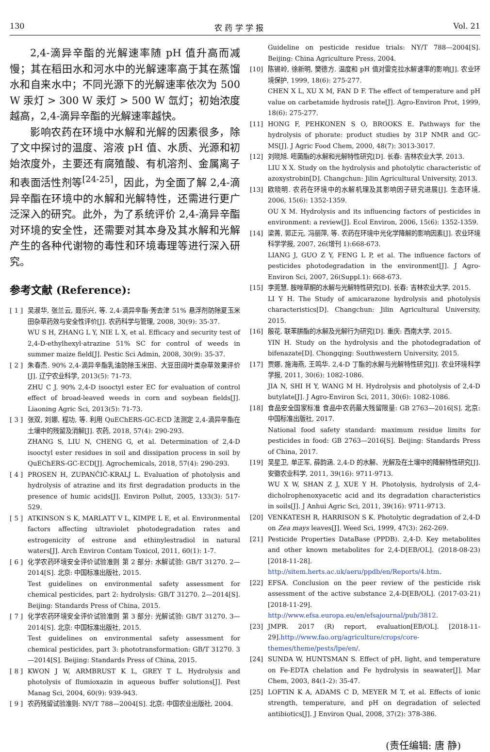130 农 药 学 学 报 Vol. 21
2,4-滴异辛酯的光解速率随 pH 值升高而减慢；其在稻田水和河水中的光解速率高于其在蒸馏水和自来水中；不同光源下的光解速率依次为 500 W 汞灯 > 300 W 汞灯 > 500 W 氙灯；初始浓度越高，2,4-滴异辛酯的光解速率越快。
影响农药在环境中水解和光解的因素很多，除了文中探讨的温度、溶液 pH 值、水质、光源和初始浓度外，主要还有腐殖酸、有机溶剂、金属离子和表面活性剂等<sup>[24-25]</sup>，因此，为全面了解 2,4-滴异辛酯在环境中的水解和光解特性，还需进行更广泛深入的研究。此外，为了系统评价 2,4-滴异辛酯对环境的安全性，还需要对其本身及其水解和光解产生的各种代谢物的毒性和环境毒理等进行深入研究。
参考文献 (Reference):
[ 1 ] 吴淑华, 张兰云, 聂乐兴, 等. 2,4-滴异辛酯·莠去津 51% 悬浮剂防除夏玉米田杂草药效与安全性评价[J]. 农药科学与管理, 2008, 30(9): 35-37.
WU S H, ZHANG L Y, NIE L X, et al. Efficacy and security test of 2,4-D-ethylhexyl·atrazine 51% SC for control of weeds in summer maize field[J]. Pestic Sci Admin, 2008, 30(9): 35-37.
[ 2 ] 朱春杰. 90% 2,4-滴异辛酯乳油防除玉米田、大豆田阔叶类杂草效果评价[J]. 辽宁农业科学, 2013(5): 71-73.
ZHU C J. 90% 2,4-D isooctyl ester EC for evaluation of control effect of broad-leaved weeds in corn and soybean fields[J]. Liaoning Agric Sci, 2013(5): 71-73.
[ 3 ] 张双, 刘娜, 程功, 等. 利用 QuEChERS-GC-ECD 法测定 2,4-滴异辛酯在土壤中的残留及消解[J]. 农药, 2018, 57(4): 290-293.
ZHANG S, LIU N, CHENG G, et al. Determination of 2,4-D isooctyl ester residues in soil and dissipation process in soil by QuEChERS-GC-ECD[J]. Agrochemicals, 2018, 57(4): 290-293.
[ 4 ] PROSEN H, ZUPANČIČ-KRALJ L. Evaluation of photolysis and hydrolysis of atrazine and its first degradation products in the presence of humic acids[J]. Environ Pollut, 2005, 133(3): 517-529.
[ 5 ] ATKINSON S K, MARLATT V L, KIMPE L E, et al. Environmental factors affecting ultraviolet photodegradation rates and estrogenicity of estrone and ethinylestradiol in natural waters[J]. Arch Environ Contam Toxicol, 2011, 60(1): 1-7.
[ 6 ] 化学农药环境安全评价试验准则 第 2 部分: 水解试验: GB/T 31270. 2—2014[S]. 北京: 中国标准出版社, 2015.
Test guidelines on environmental safety assessment for chemical pesticides, part 2: hydrolysis: GB/T 31270. 2—2014[S]. Beijing: Standards Press of China, 2015.
[ 7 ] 化学农药环境安全评价试验准则 第 3 部分: 光解试验: GB/T 31270. 3—2014[S]. 北京: 中国标准出版社, 2015.
Test guidelines on environmental safety assessment for chemical pesticides, part 3: phototransformation: GB/T 31270. 3—2014[S]. Beijing: Standards Press of China, 2015.
[ 8 ] KWON J W, ARMBRUST K L, GREY T L. Hydrolysis and photolysis of flumioxazin in aqueous buffer solutions[J]. Pest Manag Sci, 2004, 60(9): 939-943.
[ 9 ] 农药残留试验准则: NY/T 788—2004[S]. 北京: 中国农业出版社, 2004.
Guideline on pesticide residue trials: NY/T 788—2004[S]. Beijing: China Agriculture Press, 2004.
[10] 陈锡岭, 徐新明, 樊德方. 温度和 pH 值对雷克拉水解速率的影响[J]. 农业环境保护, 1999, 18(6): 275-277.
CHEN X L, XU X M, FAN D F. The effect of temperature and pH value on carbetamide hydrosis rate[J]. Agro-Environ Prot, 1999, 18(6): 275-277.
[11] HONG F, PEHKONEN S O, BROOKS E. Pathways for the hydrolysis of phorate: product studies by 31P NMR and GC-MS[J]. J Agric Food Chem, 2000, 48(7): 3013-3017.
[12] 刘晓旭. 嘧菌酯的水解和光解特性研究[D]. 长春: 吉林农业大学, 2013.
LIU X X. Study on the hydrolysis and photolytic characteristic of azoxystrobin[D]. Changchun: Jilin Agricultural University, 2013.
[13] 欧晓明. 农药在环境中的水解机理及其影响因子研究进展[J]. 生态环境, 2006, 15(6): 1352-1359.
OU X M. Hydrolysis and its influencing factors of pesticides in environment: a review[J]. Ecol Environ, 2006, 15(6): 1352-1359.
[14] 梁菁, 郭正元, 冯丽萍, 等. 农药在环境中光化学降解的影响因素[J]. 农业环境科学学报, 2007, 26(增刊 1):668-673.
LIANG J, GUO Z Y, FENG L P, et al. The influence factors of pesticides photodegradation in the environment[J]. J Agro-Environ Sci, 2007, 26(Suppl.1): 668-673.
[15] 李莞慧. 胺唑草酮的水解与光解特性研究[D]. 长春: 吉林农业大学, 2015.
LI Y H. The Study of amicarazone hydrolysis and photolysis characteristics[D]. Changchun: Jilin Agricultural University, 2015.
[16] 殷花. 联苯肼酯的水解及光解行为研究[D]. 重庆: 西南大学, 2015.
YIN H. Study on the hydrolysis and the photodegradation of bifenazate[D]. Chongqing: Southwestern University, 2015.
[17] 贾娜, 施海燕, 王鸣华. 2,4-D 丁酯的水解与光解特性研究[J]. 农业环境科学学报, 2011, 30(6): 1082-1086.
JIA N, SHI H Y, WANG M H. Hydrolysis and photolysis of 2,4-D butylate[J]. J Agro-Environ Sci, 2011, 30(6): 1082-1086.
[18] 食品安全国家标准 食品中农药最大残留限量: GB 2763—2016[S]. 北京: 中国标准出版社, 2017.
National food safety standard: maximum residue limits for pesticides in food: GB 2763—2016[S]. Beijing: Standards Press of China, 2017.
[19] 吴星卫, 单正军, 薛韵涵. 2,4-D 的水解、光解及在土壤中的降解特性研究[J]. 安徽农业科学, 2011, 39(16): 9711-9713.
WU X W, SHAN Z J, XUE Y H. Photolysis, hydrolysis of 2,4-dicholrophenoxyacetic acid and its degradation characteristics in soils[J]. J Anhui Agric Sci, 2011, 39(16): 9711-9713.
[20] VENKATESH R, HARRISON S K. Photolytic degradation of 2,4-D on Zea mays leaves[J]. Weed Sci, 1999, 47(3): 262-269.
[21] Pesticide Properties DataBase (PPDB). 2,4-D. Key metabolites and other known metabolites for 2,4-D[EB/OL]. (2018-08-23)[2018-11-28]. http://sitem.herts.ac.uk/aeru/ppdb/en/Reports/4.htm.
[22] EFSA. Conclusion on the peer review of the pesticide risk assessment of the active substance 2,4-D[EB/OL]. (2017-03-21)[2018-11-29]. http://www.efsa.europa.eu/en/efsajournal/pub/3812.
[23] JMPR. 2017 (R) report, evaluation[EB/OL]. [2018-11-29].http://www.fao.org/agriculture/crops/core-themes/theme/pests/lpe/en/.
[24] SUNDA W, HUNTSMAN S. Effect of pH, light, and temperature on Fe-EDTA chelation and Fe hydrolysis in seawater[J]. Mar Chem, 2003, 84(1-2): 35-47.
[25] LOFTIN K A, ADAMS C D, MEYER M T, et al. Effects of ionic strength, temperature, and pH on degradation of selected antibiotics[J]. J Environ Qual, 2008, 37(2): 378-386.
(责任编辑: 唐 静)